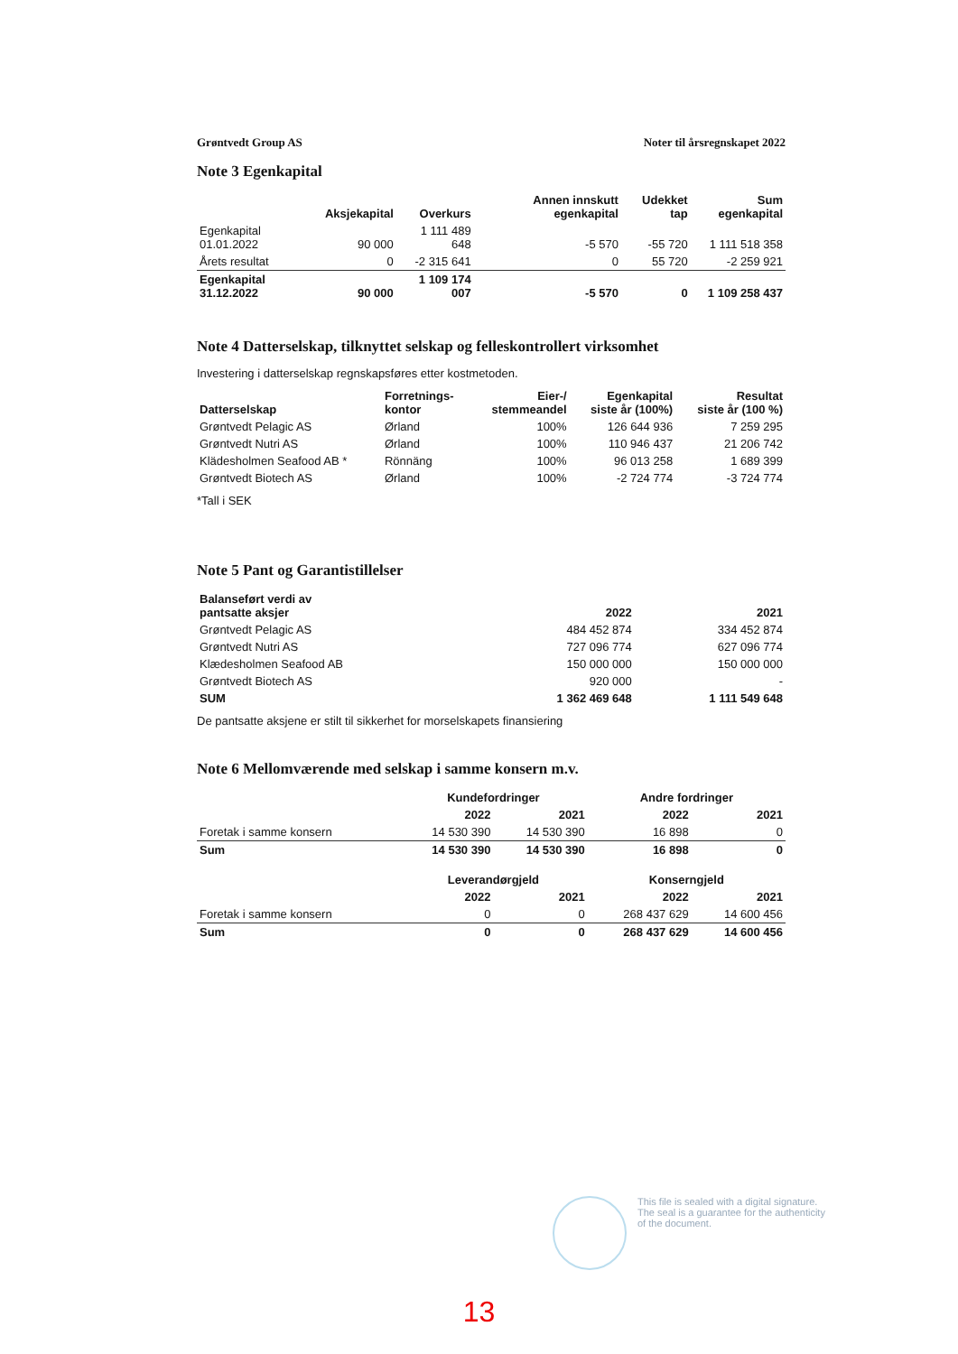Grøntvedt Group AS Noter til årsregnskapet 2022
Note 3 Egenkapital
| | Aksjekapital | Overkurs | Annen innskutt egenkapital | Udekket tap | Sum egenkapital |
| --- | --- | --- | --- | --- | --- |
| Egenkapital 01.01.2022 | 90 000 | 1 111 489 648 | -5 570 | -55 720 | 1 111 518 358 |
| Årets resultat | 0 | -2 315 641 | 0 | 55 720 | -2 259 921 |
| Egenkapital 31.12.2022 | 90 000 | 1 109 174 007 | -5 570 | 0 | 1 109 258 437 |
Note 4 Datterselskap, tilknyttet selskap og felleskontrollert virksomhet
Investering i datterselskap regnskapsføres etter kostmetoden.
| Datterselskap | Forretnings- kontor | Eier-/ stemmeandel | Egenkapital siste år (100%) | Resultat siste år (100 %) |
| --- | --- | --- | --- | --- |
| Grøntvedt Pelagic AS | Ørland | 100% | 126 644 936 | 7 259 295 |
| Grøntvedt Nutri AS | Ørland | 100% | 110 946 437 | 21 206 742 |
| Klädesholmen Seafood AB * | Rönnäng | 100% | 96 013 258 | 1 689 399 |
| Grøntvedt Biotech AS | Ørland | 100% | -2 724 774 | -3 724 774 |
*Tall i SEK
Note 5 Pant og Garantistillelser
| Balanseført verdi av pantsatte aksjer | 2022 | 2021 |
| --- | --- | --- |
| Grøntvedt Pelagic AS | 484 452 874 | 334 452 874 |
| Grøntvedt Nutri AS | 727 096 774 | 627 096 774 |
| Klædesholmen Seafood AB | 150 000 000 | 150 000 000 |
| Grøntvedt Biotech AS | 920 000 | - |
| SUM | 1 362 469 648 | 1 111 549 648 |
De pantsatte aksjene er stilt til sikkerhet for morselskapets finansiering
Note 6 Mellomværende med selskap i samme konsern m.v.
| | Kundefordringer | | Andre fordringer | |
| --- | --- | --- | --- | --- |
| | 2022 | 2021 | 2022 | 2021 |
| Foretak i samme konsern | 14 530 390 | 14 530 390 | 16 898 | 0 |
| Sum | 14 530 390 | 14 530 390 | 16 898 | 0 |
| | Leverandørgjeld | | Konserngjeld | |
| | 2022 | 2021 | 2022 | 2021 |
| Foretak i samme konsern | 0 | 0 | 268 437 629 | 14 600 456 |
| Sum | 0 | 0 | 268 437 629 | 14 600 456 |
This file is sealed with a digital signature.
The seal is a guarantee for the authenticity
of the document.
13